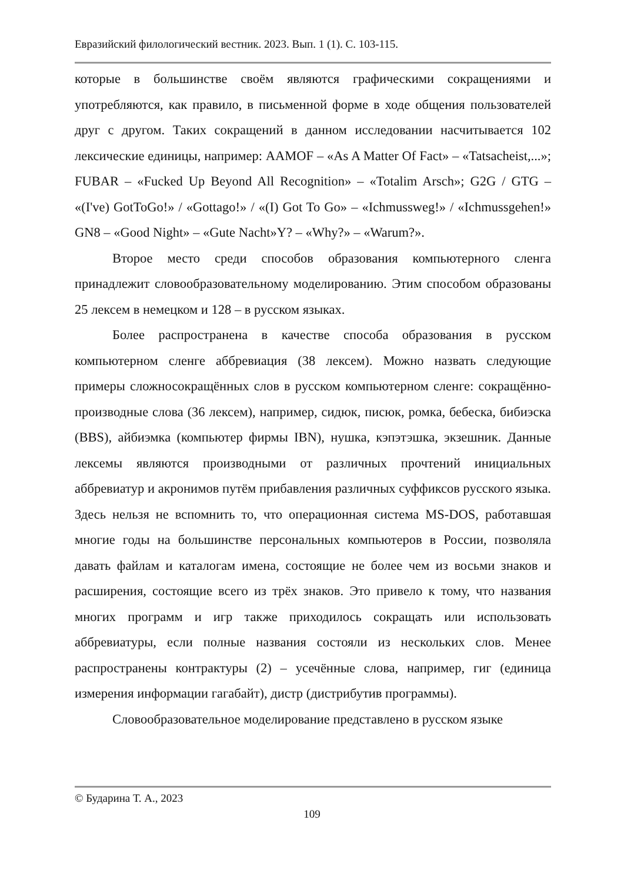Евразийский филологический вестник. 2023. Вып. 1 (1). С. 103-115.
которые в большинстве своём являются графическими сокращениями и употребляются, как правило, в письменной форме в ходе общения пользователей друг с другом. Таких сокращений в данном исследовании насчитывается 102 лексические единицы, например: AAMOF – «As A Matter Of Fact» – «Tatsacheist,...»; FUBAR – «Fucked Up Beyond All Recognition» – «Totalim Arsch»; G2G / GTG – «(I've) GotToGo!» / «Gottago!» / «(I) Got To Go» – «Ichmussweg!» / «Ichmussgehen!» GN8 – «Good Night» – «Gute Nacht»Y? – «Why?» – «Warum?».
Второе место среди способов образования компьютерного сленга принадлежит словообразовательному моделированию. Этим способом образованы 25 лексем в немецком и 128 – в русском языках.
Более распространена в качестве способа образования в русском компьютерном сленге аббревиация (38 лексем). Можно назвать следующие примеры сложносокращённых слов в русском компьютерном сленге: сокращённо-производные слова (36 лексем), например, сидюк, писюк, ромка, бебеска, бибиэска (BBS), айбиэмка (компьютер фирмы IBN), нушка, кэпэтэшка, экзешник. Данные лексемы являются производными от различных прочтений инициальных аббревиатур и акронимов путём прибавления различных суффиксов русского языка. Здесь нельзя не вспомнить то, что операционная система MS-DOS, работавшая многие годы на большинстве персональных компьютеров в России, позволяла давать файлам и каталогам имена, состоящие не более чем из восьми знаков и расширения, состоящие всего из трёх знаков. Это привело к тому, что названия многих программ и игр также приходилось сокращать или использовать аббревиатуры, если полные названия состояли из нескольких слов. Менее распространены контрактуры (2) – усечённые слова, например, гиг (единица измерения информации гагабайт), дистр (дистрибутив программы).
Словообразовательное моделирование представлено в русском языке
© Бударина Т. А., 2023
109